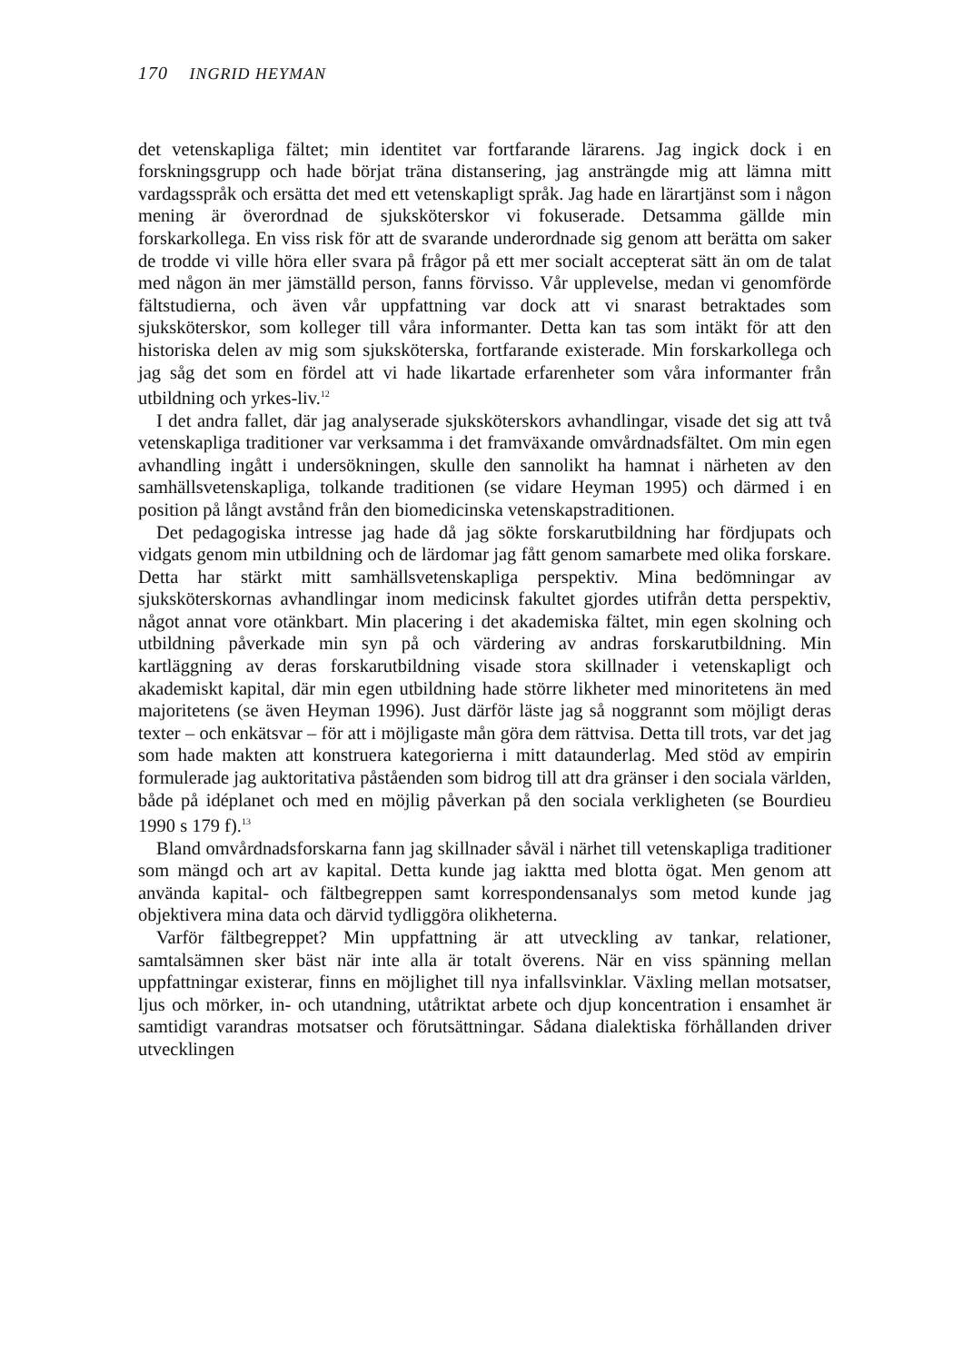170 INGRID HEYMAN
det vetenskapliga fältet; min identitet var fortfarande lärarens. Jag ingick dock i en forskningsgrupp och hade börjat träna distansering, jag ansträngde mig att lämna mitt vardagsspråk och ersätta det med ett vetenskapligt språk. Jag hade en lärartjänst som i någon mening är överordnad de sjuksköterskor vi fokuserade. Detsamma gällde min forskarkollega. En viss risk för att de svarande underordnade sig genom att berätta om saker de trodde vi ville höra eller svara på frågor på ett mer socialt accepterat sätt än om de talat med någon än mer jämställd person, fanns förvisso. Vår upplevelse, medan vi genomförde fältstudierna, och även vår uppfattning var dock att vi snarast betraktades som sjuksköterskor, som kolleger till våra informanter. Detta kan tas som intäkt för att den historiska delen av mig som sjuksköterska, fortfarande existerade. Min forskarkollega och jag såg det som en fördel att vi hade likartade erfarenheter som våra informanter från utbildning och yrkes-liv.<sup>12</sup>
I det andra fallet, där jag analyserade sjuksköterskors avhandlingar, visade det sig att två vetenskapliga traditioner var verksamma i det framväxande omvårdnadsfältet. Om min egen avhandling ingått i undersökningen, skulle den sannolikt ha hamnat i närheten av den samhällsvetenskapliga, tolkande traditionen (se vidare Heyman 1995) och därmed i en position på långt avstånd från den biomedicinska vetenskapstraditionen.
Det pedagogiska intresse jag hade då jag sökte forskarutbildning har fördjupats och vidgats genom min utbildning och de lärdomar jag fått genom samarbete med olika forskare. Detta har stärkt mitt samhällsvetenskapliga perspektiv. Mina bedömningar av sjuksköterskornas avhandlingar inom medicinsk fakultet gjordes utifrån detta perspektiv, något annat vore otänkbart. Min placering i det akademiska fältet, min egen skolning och utbildning påverkade min syn på och värdering av andras forskarutbildning. Min kartläggning av deras forskarutbildning visade stora skillnader i vetenskapligt och akademiskt kapital, där min egen utbildning hade större likheter med minoritetens än med majoritetens (se även Heyman 1996). Just därför läste jag så noggrannt som möjligt deras texter – och enkätsvar – för att i möjligaste mån göra dem rättvisa. Detta till trots, var det jag som hade makten att konstruera kategorierna i mitt dataunderlag. Med stöd av empirin formulerade jag auktoritativa påståenden som bidrog till att dra gränser i den sociala världen, både på idéplanet och med en möjlig påverkan på den sociala verkligheten (se Bourdieu 1990 s 179 f).<sup>13</sup>
Bland omvårdnadsforskarna fann jag skillnader såväl i närhet till vetenskapliga traditioner som mängd och art av kapital. Detta kunde jag iaktta med blotta ögat. Men genom att använda kapital- och fältbegreppen samt korrespondensanalys som metod kunde jag objektivera mina data och därvid tydliggöra olikheterna.
Varför fältbegreppet? Min uppfattning är att utveckling av tankar, relationer, samtalsämnen sker bäst när inte alla är totalt överens. När en viss spänning mellan uppfattningar existerar, finns en möjlighet till nya infallsvinklar. Växling mellan motsatser, ljus och mörker, in- och utandning, utåtriktat arbete och djup koncentration i ensamhet är samtidigt varandras motsatser och förutsättningar. Sådana dialektiska förhållanden driver utvecklingen